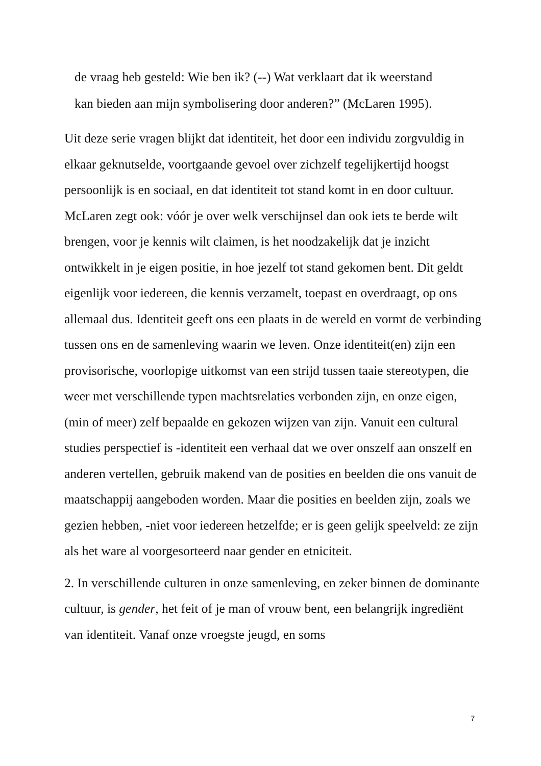de vraag heb gesteld: Wie ben ik? (--) Wat verklaart dat ik weerstand
kan bieden aan mijn symbolisering door anderen?” (McLaren 1995).
Uit deze serie vragen blijkt dat identiteit, het door een individu zorgvuldig in elkaar geknutselde, voortgaande gevoel over zichzelf tegelijkertijd hoogst persoonlijk is en sociaal, en dat identiteit tot stand komt in en door cultuur. McLaren zegt ook: vóór je over welk verschijnsel dan ook iets te berde wilt brengen, voor je kennis wilt claimen, is het noodzakelijk dat je inzicht ontwikkelt in je eigen positie, in hoe jezelf tot stand gekomen bent. Dit geldt eigenlijk voor iedereen, die kennis verzamelt, toepast en overdraagt, op ons allemaal dus. Identiteit geeft ons een plaats in de wereld en vormt de verbinding tussen ons en de samenleving waarin we leven. Onze identiteit(en) zijn een provisorische, voorlopige uitkomst van een strijd tussen taaie stereotypen, die weer met verschillende typen machtsrelaties verbonden zijn, en onze eigen, (min of meer) zelf bepaalde en gekozen wijzen van zijn. Vanuit een cultural studies perspectief is -identiteit een verhaal dat we over onszelf aan onszelf en anderen vertellen, gebruik makend van de posities en beelden die ons vanuit de maatschappij aangeboden worden. Maar die posities en beelden zijn, zoals we gezien hebben, -niet voor iedereen hetzelfde; er is geen gelijk speelveld: ze zijn als het ware al voorgesorteerd naar gender en etniciteit.
2. In verschillende culturen in onze samenleving, en zeker binnen de dominante cultuur, is gender, het feit of je man of vrouw bent, een belangrijk ingrediënt van identiteit. Vanaf onze vroegste jeugd, en soms
7